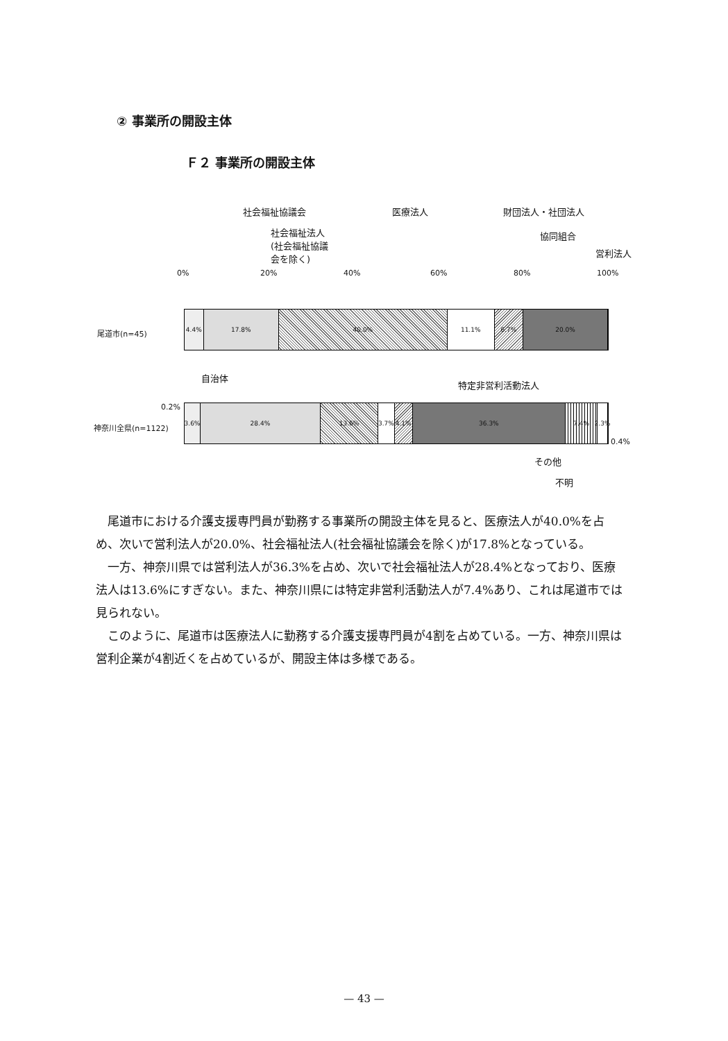② 事業所の開設主体
Ｆ２ 事業所の開設主体
社会福祉協議会 医療法人 財団法人・社団法人
社会福祉法人
(社会福祉協議
会を除く)
協同組合
営利法人
0% 20% 40% 60% 80% 100%
尾道市(n=45)
4.4% 17.8% 40.0% 11.1% 6.7% 20.0%
自治体
特定非営利活動法人
0.2%
神奈川全県(n=1122)
3.6% 28.4% 13.6% 3.7% 4.1% 36.3% 7.4% 2.3%
0.4%
その他
不明
尾道市における介護支援専門員が勤務する事業所の開設主体を見ると、医療法人が40.0%を占め、次いで営利法人が20.0%、社会福祉法人(社会福祉協議会を除く)が17.8%となっている。
一方、神奈川県では営利法人が36.3%を占め、次いで社会福祉法人が28.4%となっており、医療法人は13.6%にすぎない。また、神奈川県には特定非営利活動法人が7.4%あり、これは尾道市では見られない。
このように、尾道市は医療法人に勤務する介護支援専門員が4割を占めている。一方、神奈川県は営利企業が4割近くを占めているが、開設主体は多様である。
— 43 —